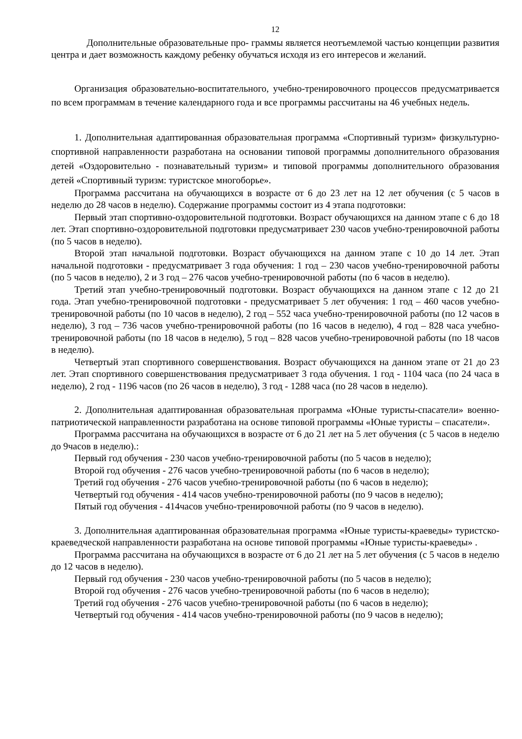12
Дополнительные образовательные про- граммы является неотъемлемой частью концепции развития центра и дает возможность каждому ребенку обучаться исходя из его интересов и желаний.
Организация образовательно-воспитательного, учебно-тренировочного процессов предусматривается по всем программам в течение календарного года и все программы рассчитаны на 46 учебных недель.
1. Дополнительная адаптированная образовательная программа «Спортивный туризм» физкультурно-спортивной направленности разработана на основании типовой программы дополнительного образования детей «Оздоровительно - познавательный туризм» и типовой программы дополнительного образования детей «Спортивный туризм: туристское многоборье».
Программа рассчитана на обучающихся в возрасте от 6 до 23 лет на 12 лет обучения (с 5 часов в неделю до 28 часов в неделю). Содержание программы состоит из 4 этапа подготовки:
Первый этап спортивно-оздоровительной подготовки. Возраст обучающихся на данном этапе с 6 до 18 лет. Этап спортивно-оздоровительной подготовки предусматривает 230 часов учебно-тренировочной работы (по 5 часов в неделю).
Второй этап начальной подготовки. Возраст обучающихся на данном этапе с 10 до 14 лет. Этап начальной подготовки - предусматривает 3 года обучения: 1 год – 230 часов учебно-тренировочной работы (по 5 часов в неделю), 2 и 3 год – 276 часов учебно-тренировочной работы (по 6 часов в неделю).
Третий этап учебно-тренировочный подготовки. Возраст обучающихся на данном этапе с 12 до 21 года. Этап учебно-тренировочной подготовки - предусматривает 5 лет обучения: 1 год – 460 часов учебно-тренировочной работы (по 10 часов в неделю), 2 год – 552 часа учебно-тренировочной работы (по 12 часов в неделю), 3 год – 736 часов учебно-тренировочной работы (по 16 часов в неделю), 4 год – 828 часа учебно-тренировочной работы (по 18 часов в неделю), 5 год – 828 часов учебно-тренировочной работы (по 18 часов в неделю).
Четвертый этап спортивного совершенствования. Возраст обучающихся на данном этапе от 21 до 23 лет. Этап спортивного совершенствования предусматривает 3 года обучения. 1 год - 1104 часа (по 24 часа в неделю), 2 год - 1196 часов (по 26 часов в неделю), 3 год - 1288 часа (по 28 часов в неделю).
2. Дополнительная адаптированная образовательная программа «Юные туристы-спасатели» военно-патриотической направленности разработана на основе типовой программы «Юные туристы – спасатели».
Программа рассчитана на обучающихся в возрасте от 6 до 21 лет на 5 лет обучения (с 5 часов в неделю до 9часов в неделю).:
Первый год обучения - 230 часов учебно-тренировочной работы (по 5 часов в неделю);
Второй год обучения - 276 часов учебно-тренировочной работы (по 6 часов в неделю);
Третий год обучения - 276 часов учебно-тренировочной работы (по 6 часов в неделю);
Четвертый год обучения - 414 часов учебно-тренировочной работы (по 9 часов в неделю);
Пятый год обучения - 414часов учебно-тренировочной работы (по 9 часов в неделю).
3. Дополнительная адаптированная образовательная программа «Юные туристы-краеведы» туристско-краеведческой направленности разработана на основе типовой программы «Юные туристы-краеведы» .
Программа рассчитана на обучающихся в возрасте от 6 до 21 лет на 5 лет обучения (с 5 часов в неделю до 12 часов в неделю).
Первый год обучения - 230 часов учебно-тренировочной работы (по 5 часов в неделю);
Второй год обучения - 276 часов учебно-тренировочной работы (по 6 часов в неделю);
Третий год обучения - 276 часов учебно-тренировочной работы (по 6 часов в неделю);
Четвертый год обучения - 414 часов учебно-тренировочной работы (по 9 часов в неделю);